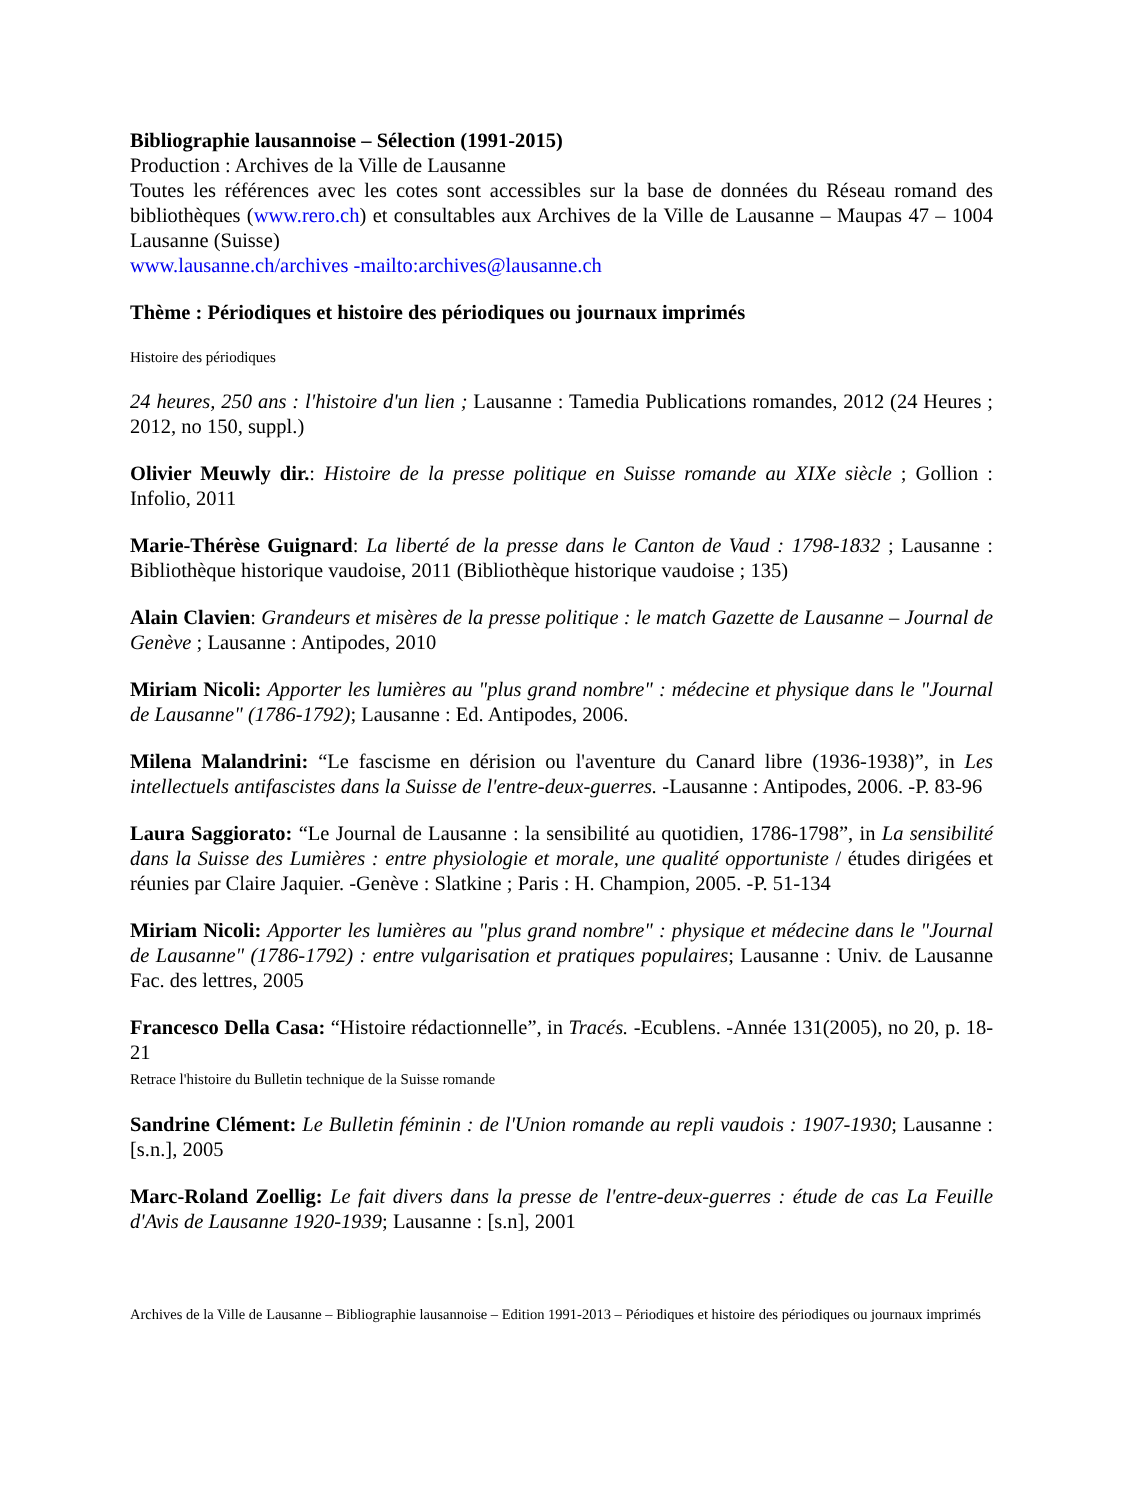Bibliographie lausannoise – Sélection (1991-2015)
Production : Archives de la Ville de Lausanne
Toutes les références avec les cotes sont accessibles sur la base de données du Réseau romand des bibliothèques (www.rero.ch) et consultables aux Archives de la Ville de Lausanne – Maupas 47 – 1004 Lausanne (Suisse)
www.lausanne.ch/archives -mailto:archives@lausanne.ch
Thème : Périodiques et histoire des périodiques ou journaux imprimés
Histoire des périodiques
24 heures, 250 ans : l'histoire d'un lien ; Lausanne : Tamedia Publications romandes, 2012 (24 Heures ; 2012, no 150, suppl.)
Olivier Meuwly dir.: Histoire de la presse politique en Suisse romande au XIXe siècle ; Gollion : Infolio, 2011
Marie-Thérèse Guignard: La liberté de la presse dans le Canton de Vaud : 1798-1832 ; Lausanne : Bibliothèque historique vaudoise, 2011 (Bibliothèque historique vaudoise ; 135)
Alain Clavien: Grandeurs et misères de la presse politique : le match Gazette de Lausanne – Journal de Genève ; Lausanne : Antipodes, 2010
Miriam Nicoli: Apporter les lumières au "plus grand nombre" : médecine et physique dans le "Journal de Lausanne" (1786-1792); Lausanne : Ed. Antipodes, 2006.
Milena Malandrini: “Le fascisme en dérision ou l'aventure du Canard libre (1936-1938)”, in Les intellectuels antifascistes dans la Suisse de l'entre-deux-guerres. -Lausanne : Antipodes, 2006. -P. 83-96
Laura Saggiorato: “Le Journal de Lausanne : la sensibilité au quotidien, 1786-1798”, in La sensibilité dans la Suisse des Lumières : entre physiologie et morale, une qualité opportuniste / études dirigées et réunies par Claire Jaquier. -Genève : Slatkine ; Paris : H. Champion, 2005. -P. 51-134
Miriam Nicoli: Apporter les lumières au "plus grand nombre" : physique et médecine dans le "Journal de Lausanne" (1786-1792) : entre vulgarisation et pratiques populaires; Lausanne : Univ. de Lausanne Fac. des lettres, 2005
Francesco Della Casa: “Histoire rédactionnelle”, in Tracés. -Ecublens. -Année 131(2005), no 20, p. 18-21
Retrace l'histoire du Bulletin technique de la Suisse romande
Sandrine Clément: Le Bulletin féminin : de l'Union romande au repli vaudois : 1907-1930; Lausanne : [s.n.], 2005
Marc-Roland Zoellig: Le fait divers dans la presse de l'entre-deux-guerres : étude de cas La Feuille d'Avis de Lausanne 1920-1939; Lausanne : [s.n], 2001
Archives de la Ville de Lausanne – Bibliographie lausannoise – Edition 1991-2013 – Périodiques et histoire des périodiques ou journaux imprimés